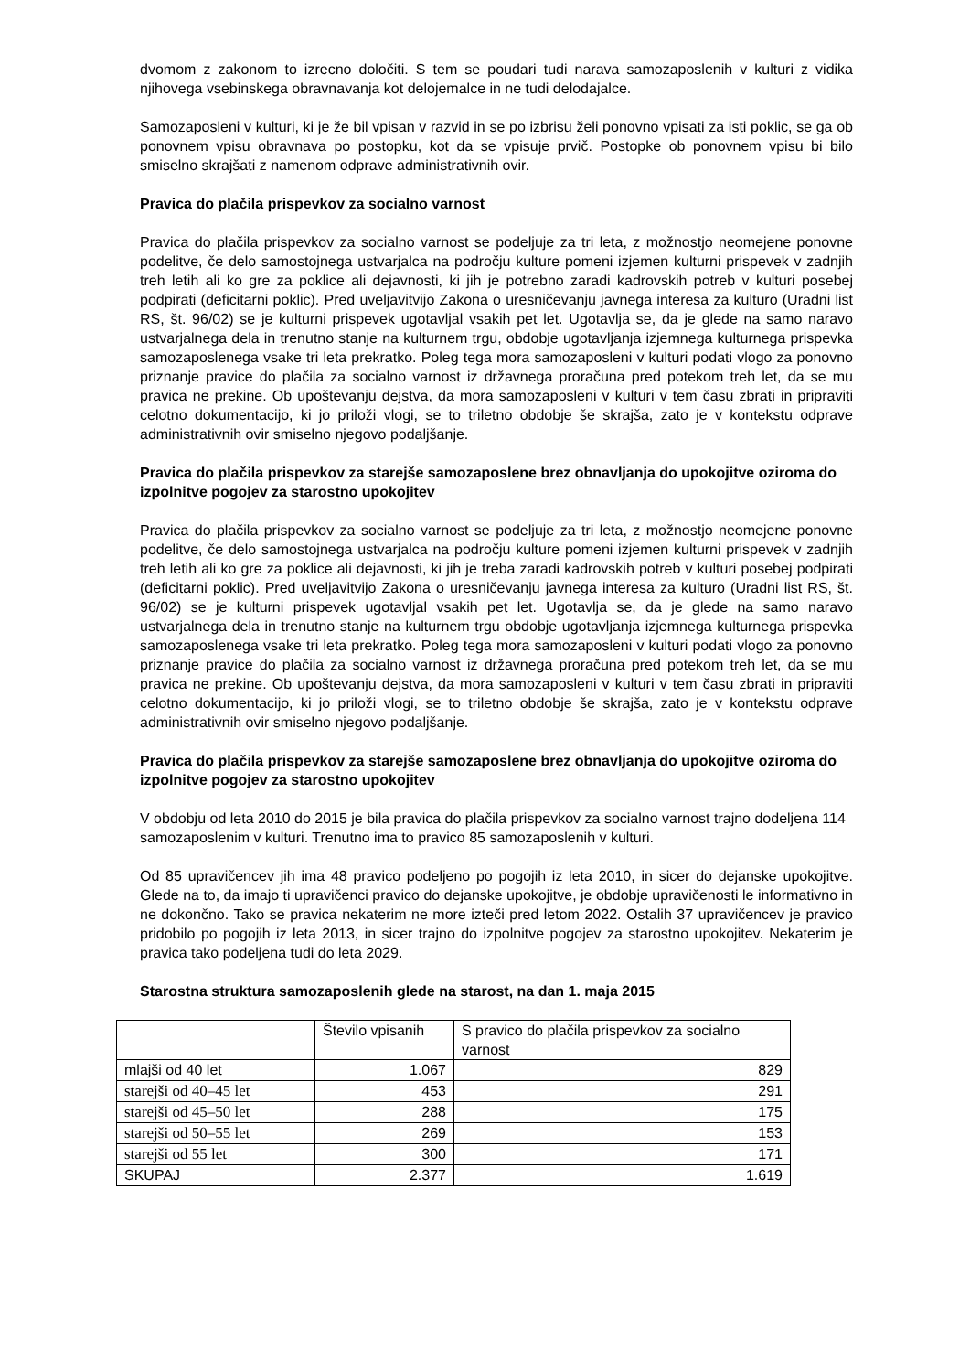dvomom z zakonom to izrecno določiti. S tem se poudari tudi narava samozaposlenih v kulturi z vidika njihovega vsebinskega obravnavanja kot delojemalce in ne tudi delodajalce.
Samozaposleni v kulturi, ki je že bil vpisan v razvid in se po izbrisu želi ponovno vpisati za isti poklic, se ga ob ponovnem vpisu obravnava po postopku, kot da se vpisuje prvič. Postopke ob ponovnem vpisu bi bilo smiselno skrajšati z namenom odprave administrativnih ovir.
Pravica do plačila prispevkov za socialno varnost
Pravica do plačila prispevkov za socialno varnost se podeljuje za tri leta, z možnostjo neomejene ponovne podelitve, če delo samostojnega ustvarjalca na področju kulture pomeni izjemen kulturni prispevek v zadnjih treh letih ali ko gre za poklice ali dejavnosti, ki jih je potrebno zaradi kadrovskih potreb v kulturi posebej podpirati (deficitarni poklic). Pred uveljavitvijo Zakona o uresničevanju javnega interesa za kulturo (Uradni list RS, št. 96/02) se je kulturni prispevek ugotavljal vsakih pet let. Ugotavlja se, da je glede na samo naravo ustvarjalnega dela in trenutno stanje na kulturnem trgu, obdobje ugotavljanja izjemnega kulturnega prispevka samozaposlenega vsake tri leta prekratko. Poleg tega mora samozaposleni v kulturi podati vlogo za ponovno priznanje pravice do plačila za socialno varnost iz državnega proračuna pred potekom treh let, da se mu pravica ne prekine. Ob upoštevanju dejstva, da mora samozaposleni v kulturi v tem času zbrati in pripraviti celotno dokumentacijo, ki jo priloži vlogi, se to triletno obdobje še skrajša, zato je v kontekstu odprave administrativnih ovir smiselno njegovo podaljšanje.
Pravica do plačila prispevkov za starejše samozaposlene brez obnavljanja do upokojitve oziroma do izpolnitve pogojev za starostno upokojitev
Pravica do plačila prispevkov za socialno varnost se podeljuje za tri leta, z možnostjo neomejene ponovne podelitve, če delo samostojnega ustvarjalca na področju kulture pomeni izjemen kulturni prispevek v zadnjih treh letih ali ko gre za poklice ali dejavnosti, ki jih je treba zaradi kadrovskih potreb v kulturi posebej podpirati (deficitarni poklic). Pred uveljavitvijo Zakona o uresničevanju javnega interesa za kulturo (Uradni list RS, št. 96/02) se je kulturni prispevek ugotavljal vsakih pet let. Ugotavlja se, da je glede na samo naravo ustvarjalnega dela in trenutno stanje na kulturnem trgu obdobje ugotavljanja izjemnega kulturnega prispevka samozaposlenega vsake tri leta prekratko. Poleg tega mora samozaposleni v kulturi podati vlogo za ponovno priznanje pravice do plačila za socialno varnost iz državnega proračuna pred potekom treh let, da se mu pravica ne prekine. Ob upoštevanju dejstva, da mora samozaposleni v kulturi v tem času zbrati in pripraviti celotno dokumentacijo, ki jo priloži vlogi, se to triletno obdobje še skrajša, zato je v kontekstu odprave administrativnih ovir smiselno njegovo podaljšanje.
Pravica do plačila prispevkov za starejše samozaposlene brez obnavljanja do upokojitve oziroma do izpolnitve pogojev za starostno upokojitev
V obdobju od leta 2010 do 2015 je bila pravica do plačila prispevkov za socialno varnost trajno dodeljena 114 samozaposlenim v kulturi. Trenutno ima to pravico 85 samozaposlenih v kulturi.
Od 85 upravičencev jih ima 48 pravico podeljeno po pogojih iz leta 2010, in sicer do dejanske upokojitve. Glede na to, da imajo ti upravičenci pravico do dejanske upokojitve, je obdobje upravičenosti le informativno in ne dokončno. Tako se pravica nekaterim ne more izteči pred letom 2022. Ostalih 37 upravičencev je pravico pridobilo po pogojih iz leta 2013, in sicer trajno do izpolnitve pogojev za starostno upokojitev. Nekaterim je pravica tako podeljena tudi do leta 2029.
Starostna struktura samozaposlenih glede na starost, na dan 1. maja 2015
| | Število vpisanih | S pravico do plačila prispevkov za socialno varnost |
| mlajši od 40 let | 1.067 | 829 |
| starejši od 40–45 let | 453 | 291 |
| starejši od 45–50 let | 288 | 175 |
| starejši od 50–55 let | 269 | 153 |
| starejši od 55 let | 300 | 171 |
| SKUPAJ | 2.377 | 1.619 |